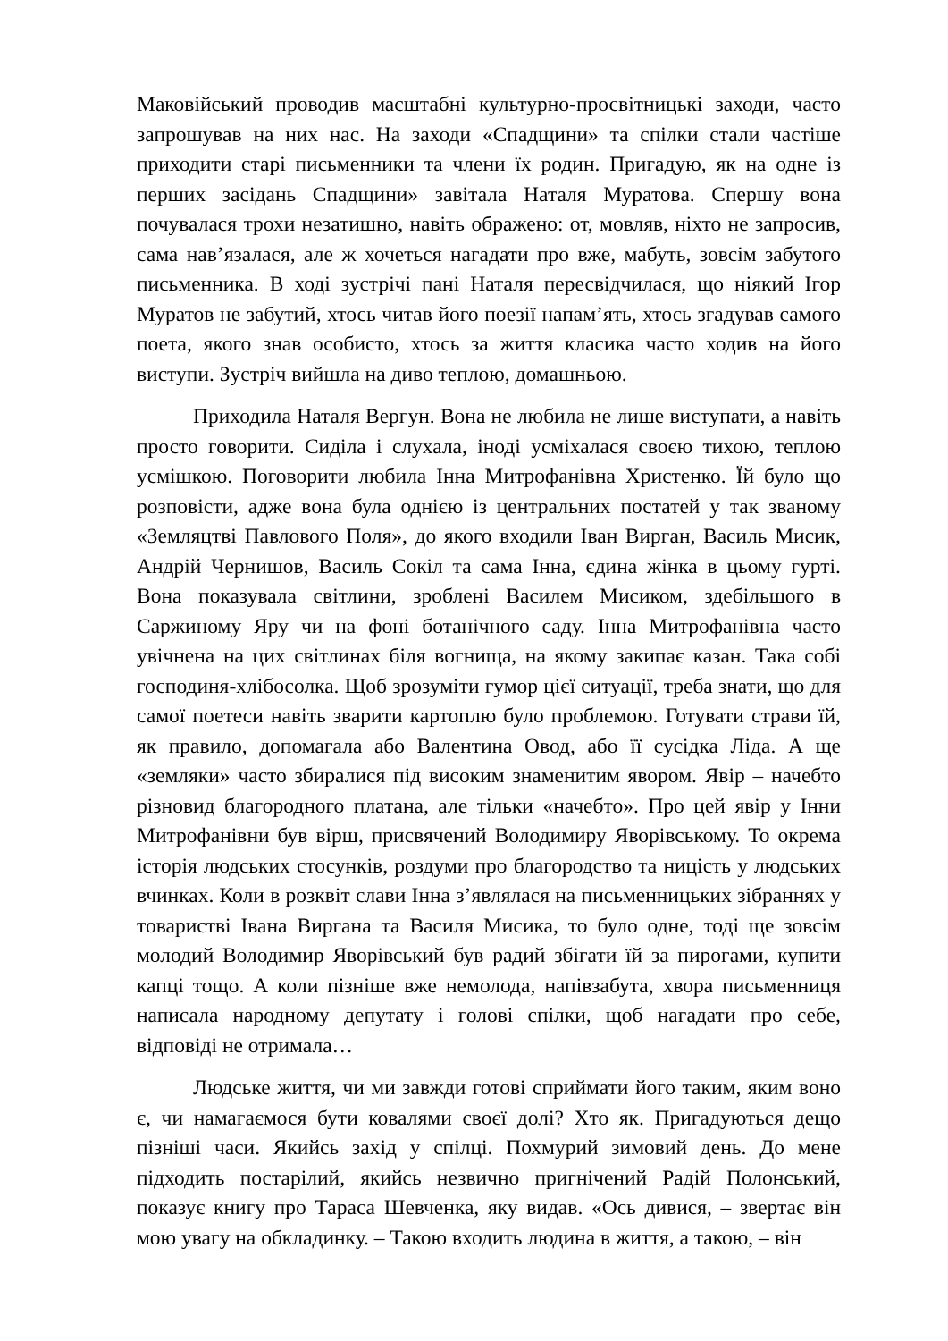Маковійський проводив масштабні культурно-просвітницькі заходи, часто запрошував на них нас. На заходи «Спадщини» та спілки стали частіше приходити старі письменники та члени їх родин. Пригадую, як на одне із перших засідань Спадщини» завітала Наталя Муратова. Спершу вона почувалася трохи незатишно, навіть ображено: от, мовляв, ніхто не запросив, сама нав’язалася, але ж хочеться нагадати про вже, мабуть, зовсім забутого письменника. В ході зустрічі пані Наталя пересвідчилася, що ніякий Ігор Муратов не забутий, хтось читав його поезії напам’ять, хтось згадував самого поета, якого знав особисто, хтось за життя класика часто ходив на його виступи. Зустріч вийшла на диво теплою, домашньою.
Приходила Наталя Вергун. Вона не любила не лише виступати, а навіть просто говорити. Сиділа і слухала, іноді усміхалася своєю тихою, теплою усмішкою. Поговорити любила Інна Митрофанівна Христенко. Їй було що розповісти, адже вона була однією із центральних постатей у так званому «Земляцтві Павлового Поля», до якого входили Іван Вирган, Василь Мисик, Андрій Чернишов, Василь Сокіл та сама Інна, єдина жінка в цьому гурті. Вона показувала світлини, зроблені Василем Мисиком, здебільшого в Саржиному Яру чи на фоні ботанічного саду. Інна Митрофанівна часто увічнена на цих світлинах біля вогнища, на якому закипає казан. Така собі господиня-хлібосолка. Щоб зрозуміти гумор цієї ситуації, треба знати, що для самої поетеси навіть зварити картоплю було проблемою. Готувати страви їй, як правило, допомагала або Валентина Овод, або її сусідка Ліда. А ще «земляки» часто збиралися під високим знаменитим явором. Явір – начебто різновид благородного платана, але тільки «начебто». Про цей явір у Інни Митрофанівни був вірш, присвячений Володимиру Яворівському. То окрема історія людських стосунків, роздуми про благородство та ницість у людських вчинках. Коли в розквіт слави Інна з’являлася на письменницьких зібраннях у товаристві Івана Виргана та Василя Мисика, то було одне, тоді ще зовсім молодий Володимир Яворівський був радий збігати їй за пирогами, купити капці тощо. А коли пізніше вже немолода, напівзабута, хвора письменниця написала народному депутату і голові спілки, щоб нагадати про себе, відповіді не отримала…
Людське життя, чи ми завжди готові сприймати його таким, яким воно є, чи намагаємося бути ковалями своєї долі? Хто як. Пригадуються дещо пізніші часи. Якийсь захід у спілці. Похмурий зимовий день. До мене підходить постарілий, якийсь незвично пригнічений Радій Полонський, показує книгу про Тараса Шевченка, яку видав. «Ось дивися, – звертає він мою увагу на обкладинку. – Такою входить людина в життя, а такою, – він